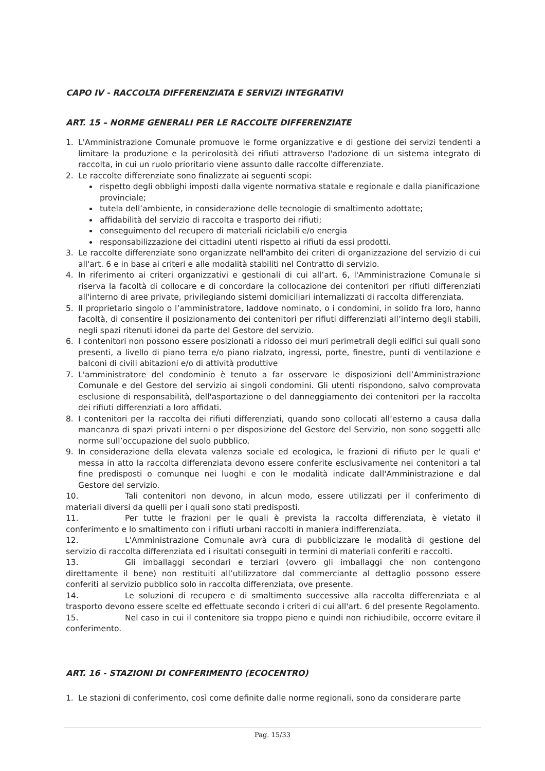CAPO IV - RACCOLTA DIFFERENZIATA E SERVIZI INTEGRATIVI
ART. 15 – NORME GENERALI PER LE RACCOLTE DIFFERENZIATE
1. L'Amministrazione Comunale promuove le forme organizzative e di gestione dei servizi tendenti a limitare la produzione e la pericolosità dei rifiuti attraverso l'adozione di un sistema integrato di raccolta, in cui un ruolo prioritario viene assunto dalle raccolte differenziate.
2. Le raccolte differenziate sono finalizzate ai seguenti scopi:
rispetto degli obblighi imposti dalla vigente normativa statale e regionale e dalla pianificazione provinciale;
tutela dell’ambiente, in considerazione delle tecnologie di smaltimento adottate;
affidabilità del servizio di raccolta e trasporto dei rifiuti;
conseguimento del recupero di materiali riciclabili e/o energia
responsabilizzazione dei cittadini utenti rispetto ai rifiuti da essi prodotti.
3. Le raccolte differenziate sono organizzate nell'ambito dei criteri di organizzazione del servizio di cui all'art. 6 e in base ai criteri e alle modalità stabiliti nel Contratto di servizio.
4. In riferimento ai criteri organizzativi e gestionali di cui all’art. 6, l'Amministrazione Comunale si riserva la facoltà di collocare e di concordare la collocazione dei contenitori per rifiuti differenziati all'interno di aree private, privilegiando sistemi domiciliari internalizzati di raccolta differenziata.
5. Il proprietario singolo o l’amministratore, laddove nominato, o i condomini, in solido fra loro, hanno facoltà, di consentire il posizionamento dei contenitori per rifiuti differenziati all’interno degli stabili, negli spazi ritenuti idonei da parte del Gestore del servizio.
6. I contenitori non possono essere posizionati a ridosso dei muri perimetrali degli edifici sui quali sono presenti, a livello di piano terra e/o piano rialzato, ingressi, porte, finestre, punti di ventilazione e balconi di civili abitazioni e/o di attività produttive
7. L'amministratore del condominio è tenuto a far osservare le disposizioni dell’Amministrazione Comunale e del Gestore del servizio ai singoli condomini. Gli utenti rispondono, salvo comprovata esclusione di responsabilità, dell'asportazione o del danneggiamento dei contenitori per la raccolta dei rifiuti differenziati a loro affidati.
8. I contenitori per la raccolta dei rifiuti differenziati, quando sono collocati all’esterno a causa dalla mancanza di spazi privati interni o per disposizione del Gestore del Servizio, non sono soggetti alle norme sull’occupazione del suolo pubblico.
9. In considerazione della elevata valenza sociale ed ecologica, le frazioni di rifiuto per le quali e' messa in atto la raccolta differenziata devono essere conferite esclusivamente nei contenitori a tal fine predisposti o comunque nei luoghi e con le modalità indicate dall'Amministrazione e dal Gestore del servizio.
10. Tali contenitori non devono, in alcun modo, essere utilizzati per il conferimento di materiali diversi da quelli per i quali sono stati predisposti.
11. Per tutte le frazioni per le quali è prevista la raccolta differenziata, è vietato il conferimento e lo smaltimento con i rifiuti urbani raccolti in maniera indifferenziata.
12. L'Amministrazione Comunale avrà cura di pubblicizzare le modalità di gestione del servizio di raccolta differenziata ed i risultati conseguiti in termini di materiali conferiti e raccolti.
13. Gli imballaggi secondari e terziari (ovvero gli imballaggi che non contengono direttamente il bene) non restituiti all’utilizzatore dal commerciante al dettaglio possono essere conferiti al servizio pubblico solo in raccolta differenziata, ove presente.
14. Le soluzioni di recupero e di smaltimento successive alla raccolta differenziata e al trasporto devono essere scelte ed effettuate secondo i criteri di cui all'art. 6 del presente Regolamento.
15. Nel caso in cui il contenitore sia troppo pieno e quindi non richiudibile, occorre evitare il conferimento.
ART. 16 - STAZIONI DI CONFERIMENTO (ECOCENTRO)
1. Le stazioni di conferimento, così come definite dalle norme regionali, sono da considerare parte
Pag. 15/33